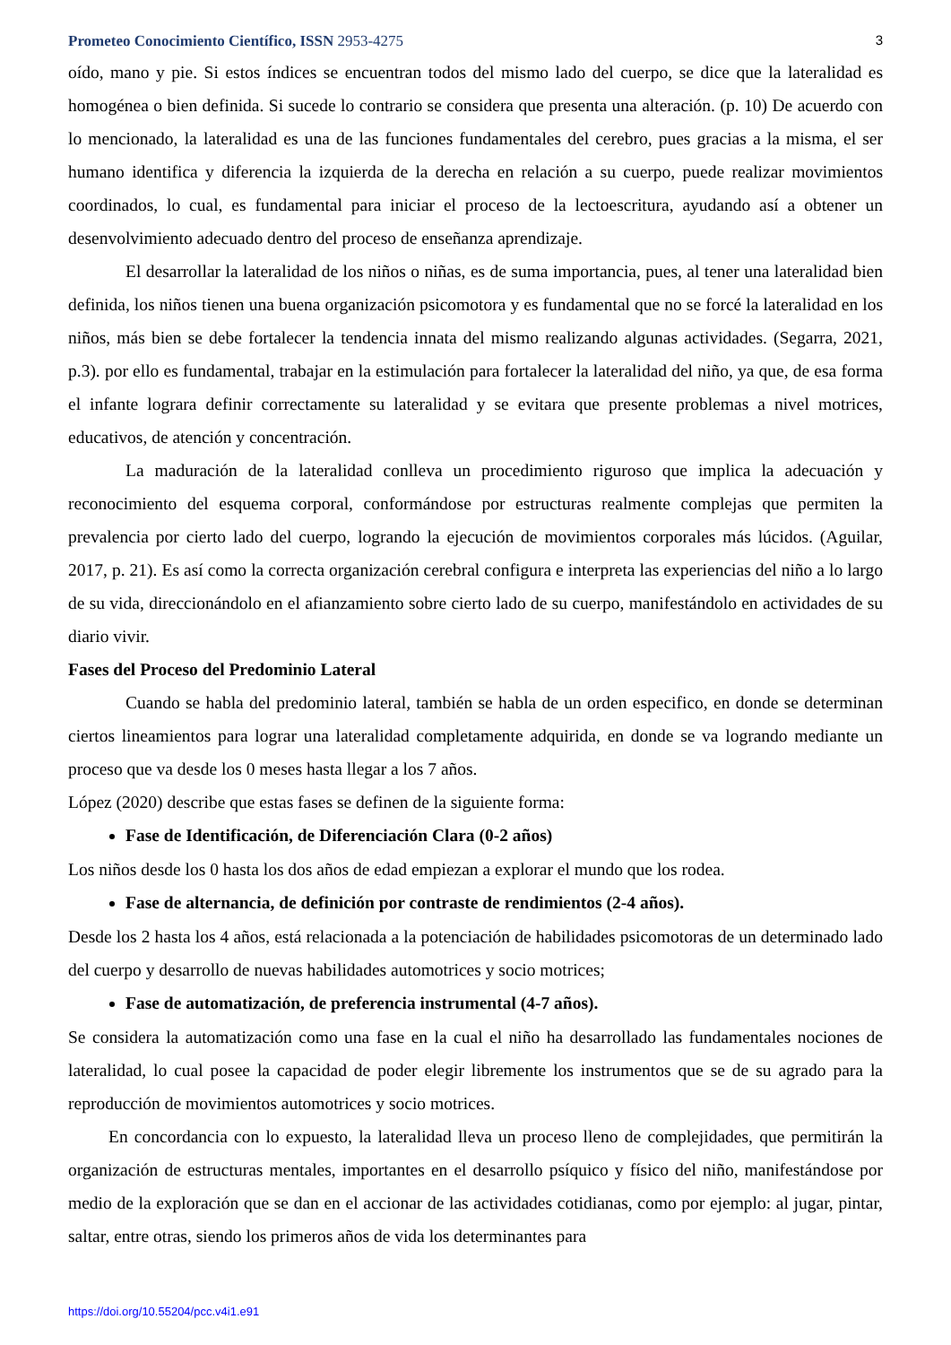Prometeo Conocimiento Científico, ISSN 2953-4275 3
oído, mano y pie. Si estos índices se encuentran todos del mismo lado del cuerpo, se dice que la lateralidad es homogénea o bien definida. Si sucede lo contrario se considera que presenta una alteración. (p. 10) De acuerdo con lo mencionado, la lateralidad es una de las funciones fundamentales del cerebro, pues gracias a la misma, el ser humano identifica y diferencia la izquierda de la derecha en relación a su cuerpo, puede realizar movimientos coordinados, lo cual, es fundamental para iniciar el proceso de la lectoescritura, ayudando así a obtener un desenvolvimiento adecuado dentro del proceso de enseñanza aprendizaje.
El desarrollar la lateralidad de los niños o niñas, es de suma importancia, pues, al tener una lateralidad bien definida, los niños tienen una buena organización psicomotora y es fundamental que no se forcé la lateralidad en los niños, más bien se debe fortalecer la tendencia innata del mismo realizando algunas actividades. (Segarra, 2021, p.3). por ello es fundamental, trabajar en la estimulación para fortalecer la lateralidad del niño, ya que, de esa forma el infante lograra definir correctamente su lateralidad y se evitara que presente problemas a nivel motrices, educativos, de atención y concentración.
La maduración de la lateralidad conlleva un procedimiento riguroso que implica la adecuación y reconocimiento del esquema corporal, conformándose por estructuras realmente complejas que permiten la prevalencia por cierto lado del cuerpo, logrando la ejecución de movimientos corporales más lúcidos. (Aguilar, 2017, p. 21). Es así como la correcta organización cerebral configura e interpreta las experiencias del niño a lo largo de su vida, direccionándolo en el afianzamiento sobre cierto lado de su cuerpo, manifestándolo en actividades de su diario vivir.
Fases del Proceso del Predominio Lateral
Cuando se habla del predominio lateral, también se habla de un orden especifico, en donde se determinan ciertos lineamientos para lograr una lateralidad completamente adquirida, en donde se va logrando mediante un proceso que va desde los 0 meses hasta llegar a los 7 años.
López (2020) describe que estas fases se definen de la siguiente forma:
Fase de Identificación, de Diferenciación Clara (0-2 años)
Los niños desde los 0 hasta los dos años de edad empiezan a explorar el mundo que los rodea.
Fase de alternancia, de definición por contraste de rendimientos (2-4 años).
Desde los 2 hasta los 4 años, está relacionada a la potenciación de habilidades psicomotoras de un determinado lado del cuerpo y desarrollo de nuevas habilidades automotrices y socio motrices;
Fase de automatización, de preferencia instrumental (4-7 años).
Se considera la automatización como una fase en la cual el niño ha desarrollado las fundamentales nociones de lateralidad, lo cual posee la capacidad de poder elegir libremente los instrumentos que se de su agrado para la reproducción de movimientos automotrices y socio motrices.
En concordancia con lo expuesto, la lateralidad lleva un proceso lleno de complejidades, que permitirán la organización de estructuras mentales, importantes en el desarrollo psíquico y físico del niño, manifestándose por medio de la exploración que se dan en el accionar de las actividades cotidianas, como por ejemplo: al jugar, pintar, saltar, entre otras, siendo los primeros años de vida los determinantes para
https://doi.org/10.55204/pcc.v4i1.e91